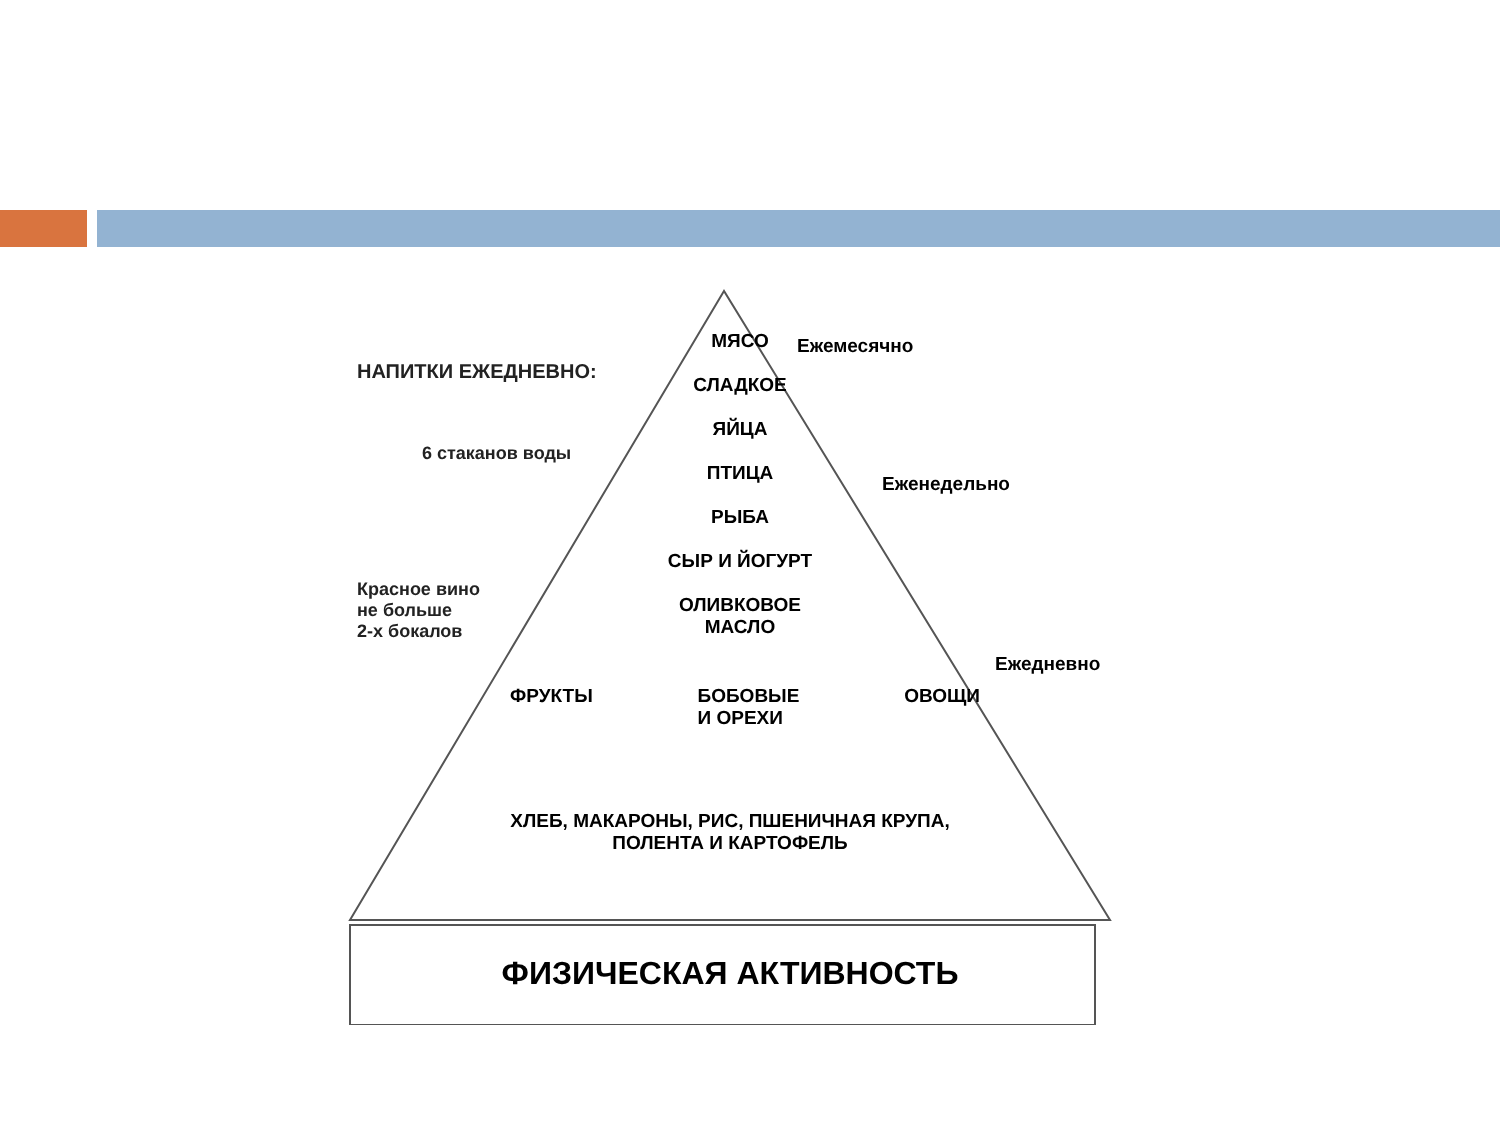НАПИТКИ ЕЖЕДНЕВНО:
6 стаканов воды
Красное вино
не больше
2-х бокалов
МЯСО
СЛАДКОЕ
ЯЙЦА
ПТИЦА
РЫБА
СЫР И ЙОГУРТ
ОЛИВКОВОЕ
МАСЛО
ФРУКТЫ БОБОВЫЕ
И ОРЕХИ ОВОЩИ
ХЛЕБ, МАКАРОНЫ, РИС, ПШЕНИЧНАЯ КРУПА,
ПОЛЕНТА И КАРТОФЕЛЬ
ФИЗИЧЕСКАЯ АКТИВНОСТЬ
Ежемесячно
Еженедельно
Ежедневно